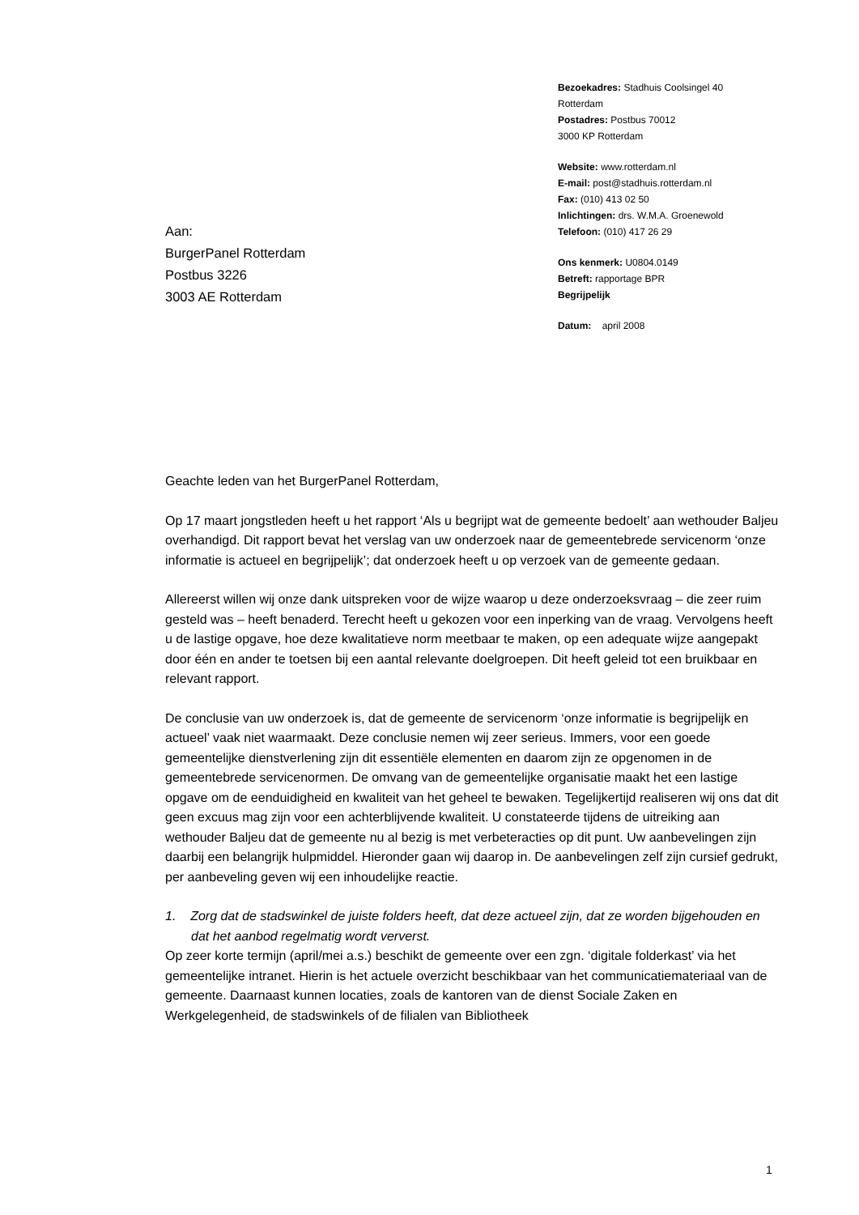Bezoekadres: Stadhuis Coolsingel 40
Rotterdam
Postadres: Postbus 70012
3000 KP Rotterdam
Website: www.rotterdam.nl
E-mail: post@stadhuis.rotterdam.nl
Fax: (010) 413 02 50
Inlichtingen: drs. W.M.A. Groenewold
Telefoon: (010) 417 26 29
Ons kenmerk: U0804.0149
Betreft: rapportage BPR
Begrijpelijk
Datum: april 2008
Aan:
BurgerPanel Rotterdam
Postbus 3226
3003 AE Rotterdam
Geachte leden van het BurgerPanel Rotterdam,
Op 17 maart jongstleden heeft u het rapport ‘Als u begrijpt wat de gemeente bedoelt’ aan wethouder Baljeu overhandigd. Dit rapport bevat het verslag van uw onderzoek naar de gemeentebrede servicenorm ‘onze informatie is actueel en begrijpelijk’; dat onderzoek heeft u op verzoek van de gemeente gedaan.
Allereerst willen wij onze dank uitspreken voor de wijze waarop u deze onderzoeksvraag – die zeer ruim gesteld was – heeft benaderd. Terecht heeft u gekozen voor een inperking van de vraag. Vervolgens heeft u de lastige opgave, hoe deze kwalitatieve norm meetbaar te maken, op een adequate wijze aangepakt door één en ander te toetsen bij een aantal relevante doelgroepen. Dit heeft geleid tot een bruikbaar en relevant rapport.
De conclusie van uw onderzoek is, dat de gemeente de servicenorm ‘onze informatie is begrijpelijk en actueel’ vaak niet waarmaakt. Deze conclusie nemen wij zeer serieus. Immers, voor een goede gemeentelijke dienstverlening zijn dit essentiële elementen en daarom zijn ze opgenomen in de gemeentebrede servicenormen. De omvang van de gemeentelijke organisatie maakt het een lastige opgave om de eenduidigheid en kwaliteit van het geheel te bewaken. Tegelijkertijd realiseren wij ons dat dit geen excuus mag zijn voor een achterblijvende kwaliteit. U constateerde tijdens de uitreiking aan wethouder Baljeu dat de gemeente nu al bezig is met verbeteracties op dit punt. Uw aanbevelingen zijn daarbij een belangrijk hulpmiddel. Hieronder gaan wij daarop in. De aanbevelingen zelf zijn cursief gedrukt, per aanbeveling geven wij een inhoudelijke reactie.
1. Zorg dat de stadswinkel de juiste folders heeft, dat deze actueel zijn, dat ze worden bijgehouden en dat het aanbod regelmatig wordt ververst.
Op zeer korte termijn (april/mei a.s.) beschikt de gemeente over een zgn. ‘digitale folderkast’ via het gemeentelijke intranet. Hierin is het actuele overzicht beschikbaar van het communicatiemateriaal van de gemeente. Daarnaast kunnen locaties, zoals de kantoren van de dienst Sociale Zaken en Werkgelegenheid, de stadswinkels of de filialen van Bibliotheek
1